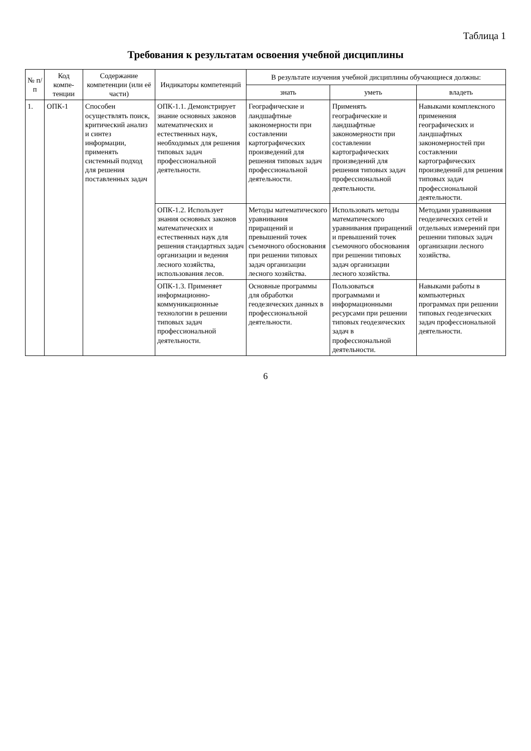Таблица 1
Требования к результатам освоения учебной дисциплины
| № п/п | Код компе-тенции | Содержание компетенции (или её части) | Индикаторы компетенций | В результате изучения учебной дисциплины обучающиеся должны: | | |
| --- | --- | --- | --- | --- | --- | --- |
| | | | | знать | уметь | владеть |
| 1. | ОПК-1 | Способен осуществлять поиск, критический анализ и синтез информации, применять системный подход для решения поставленных задач | ОПК-1.1. Демонстрирует знание основных законов математических и естественных наук, необходимых для решения типовых задач профессиональной деятельности. | Географические и ландшафтные закономерности при составлении картографических произведений для решения типовых задач профессиональной деятельности. | Применять географические и ландшафтные закономерности при составлении картографических произведений для решения типовых задач профессиональной деятельности. | Навыками комплексного применения географических и ландшафтных закономерностей при составлении картографических произведений для решения типовых задач профессиональной деятельности. |
| | | | ОПК-1.2. Использует знания основных законов математических и естественных наук для решения стандартных задач организации и ведения лесного хозяйства, использования лесов. | Методы математического уравнивания приращений и превышений точек съемочного обоснования при решении типовых задач организации лесного хозяйства. | Использовать методы математического уравнивания приращений и превышений точек съемочного обоснования при решении типовых задач организации лесного хозяйства. | Методами уравнивания геодезических сетей и отдельных измерений при решении типовых задач организации лесного хозяйства. |
| | | | ОПК-1.3. Применяет информационно-коммуникационные технологии в решении типовых задач профессиональной деятельности. | Основные программы для обработки геодезических данных в профессиональной деятельности. | Пользоваться программами и информационными ресурсами при решении типовых геодезических задач в профессиональной деятельности. | Навыками работы в компьютерных программах при решении типовых геодезических задач профессиональной деятельности. |
6